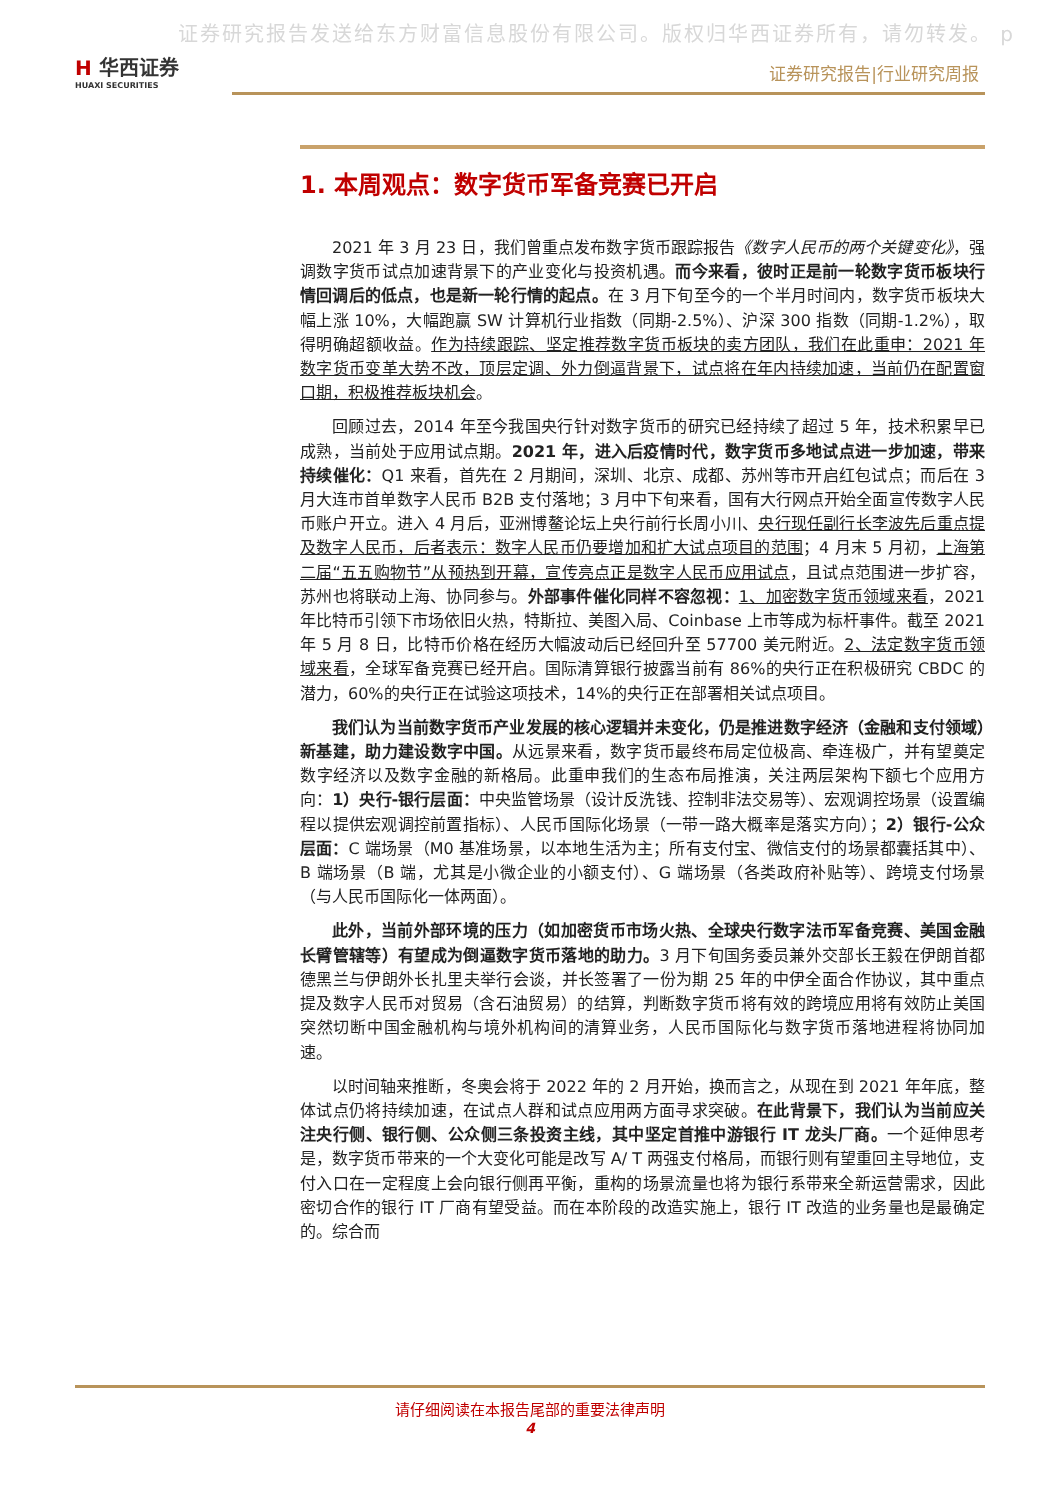证券研究报告发送给东方财富信息股份有限公司。版权归华西证券所有，请勿转发。 p
H 华西证券
HUAXI SECURITIES
证券研究报告|行业研究周报
1. 本周观点：数字货币军备竞赛已开启
2021 年 3 月 23 日，我们曾重点发布数字货币跟踪报告《数字人民币的两个关键变化》，强调数字货币试点加速背景下的产业变化与投资机遇。而今来看，彼时正是前一轮数字货币板块行情回调后的低点，也是新一轮行情的起点。在 3 月下旬至今的一个半月时间内，数字货币板块大幅上涨 10%，大幅跑赢 SW 计算机行业指数（同期-2.5%）、沪深 300 指数（同期-1.2%），取得明确超额收益。作为持续跟踪、坚定推荐数字货币板块的卖方团队，我们在此重申：2021 年数字货币变革大势不改，顶层定调、外力倒逼背景下，试点将在年内持续加速，当前仍在配置窗口期，积极推荐板块机会。
回顾过去，2014 年至今我国央行针对数字货币的研究已经持续了超过 5 年，技术积累早已成熟，当前处于应用试点期。2021 年，进入后疫情时代，数字货币多地试点进一步加速，带来持续催化：Q1 来看，首先在 2 月期间，深圳、北京、成都、苏州等市开启红包试点；而后在 3 月大连市首单数字人民币 B2B 支付落地；3 月中下旬来看，国有大行网点开始全面宣传数字人民币账户开立。进入 4 月后，亚洲博鳌论坛上央行前行长周小川、央行现任副行长李波先后重点提及数字人民币，后者表示：数字人民币仍要增加和扩大试点项目的范围；4 月末 5 月初，上海第二届“五五购物节”从预热到开幕，宣传亮点正是数字人民币应用试点，且试点范围进一步扩容，苏州也将联动上海、协同参与。外部事件催化同样不容忽视：1、加密数字货币领域来看，2021 年比特币引领下市场依旧火热，特斯拉、美图入局、Coinbase 上市等成为标杆事件。截至 2021 年 5 月 8 日，比特币价格在经历大幅波动后已经回升至 57700 美元附近。2、法定数字货币领域来看，全球军备竞赛已经开启。国际清算银行披露当前有 86%的央行正在积极研究 CBDC 的潜力，60%的央行正在试验这项技术，14%的央行正在部署相关试点项目。
我们认为当前数字货币产业发展的核心逻辑并未变化，仍是推进数字经济（金融和支付领域）新基建，助力建设数字中国。从远景来看，数字货币最终布局定位极高、牵连极广，并有望奠定数字经济以及数字金融的新格局。此重申我们的生态布局推演，关注两层架构下额七个应用方向：1）央行-银行层面：中央监管场景（设计反洗钱、控制非法交易等）、宏观调控场景（设置编程以提供宏观调控前置指标）、人民币国际化场景（一带一路大概率是落实方向）；2）银行-公众层面：C 端场景（M0 基准场景，以本地生活为主；所有支付宝、微信支付的场景都囊括其中）、B 端场景（B 端，尤其是小微企业的小额支付）、G 端场景（各类政府补贴等）、跨境支付场景（与人民币国际化一体两面）。
此外，当前外部环境的压力（如加密货币市场火热、全球央行数字法币军备竞赛、美国金融长臂管辖等）有望成为倒逼数字货币落地的助力。3 月下旬国务委员兼外交部长王毅在伊朗首都德黑兰与伊朗外长扎里夫举行会谈，并长签署了一份为期 25 年的中伊全面合作协议，其中重点提及数字人民币对贸易（含石油贸易）的结算，判断数字货币将有效的跨境应用将有效防止美国突然切断中国金融机构与境外机构间的清算业务，人民币国际化与数字货币落地进程将协同加速。
以时间轴来推断，冬奥会将于 2022 年的 2 月开始，换而言之，从现在到 2021 年年底，整体试点仍将持续加速，在试点人群和试点应用两方面寻求突破。在此背景下，我们认为当前应关注央行侧、银行侧、公众侧三条投资主线，其中坚定首推中游银行 IT 龙头厂商。一个延伸思考是，数字货币带来的一个大变化可能是改写 A/ T 两强支付格局，而银行则有望重回主导地位，支付入口在一定程度上会向银行侧再平衡，重构的场景流量也将为银行系带来全新运营需求，因此密切合作的银行 IT 厂商有望受益。而在本阶段的改造实施上，银行 IT 改造的业务量也是最确定的。综合而
请仔细阅读在本报告尾部的重要法律声明
4